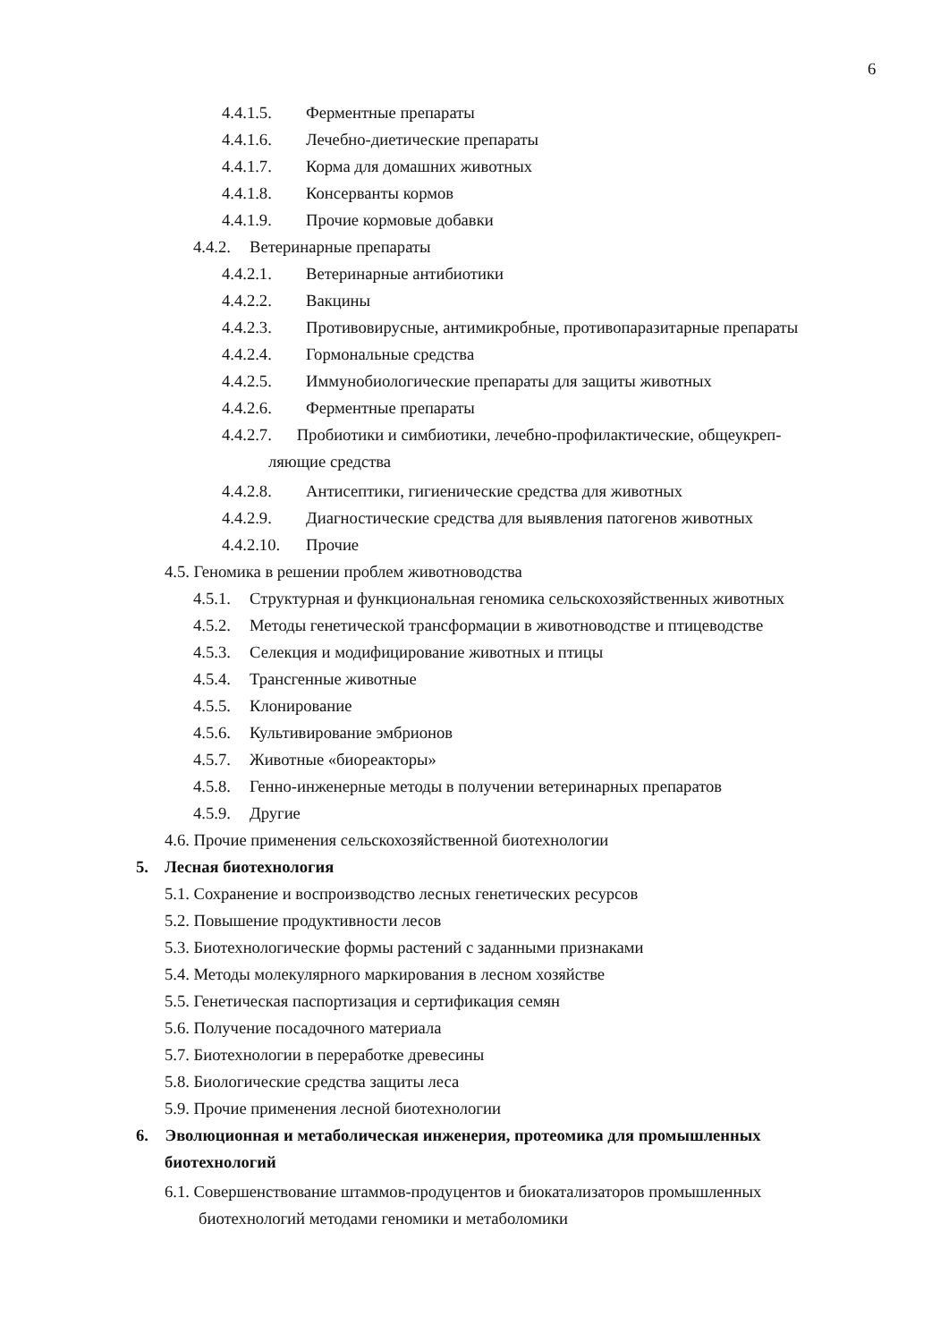6
4.4.1.5. Ферментные препараты
4.4.1.6. Лечебно-диетические препараты
4.4.1.7. Корма для домашних животных
4.4.1.8. Консерванты кормов
4.4.1.9. Прочие кормовые добавки
4.4.2. Ветеринарные препараты
4.4.2.1. Ветеринарные антибиотики
4.4.2.2. Вакцины
4.4.2.3. Противовирусные, антимикробные, противопаразитарные препараты
4.4.2.4. Гормональные средства
4.4.2.5. Иммунобиологические препараты для защиты животных
4.4.2.6. Ферментные препараты
4.4.2.7. Пробиотики и симбиотики, лечебно-профилактические, общеукреп-
ляющие средства
4.4.2.8. Антисептики, гигиенические средства для животных
4.4.2.9. Диагностические средства для выявления патогенов животных
4.4.2.10. Прочие
4.5. Геномика в решении проблем животноводства
4.5.1. Структурная и функциональная геномика сельскохозяйственных животных
4.5.2. Методы генетической трансформации в животноводстве и птицеводстве
4.5.3. Селекция и модифицирование животных и птицы
4.5.4. Трансгенные животные
4.5.5. Клонирование
4.5.6. Культивирование эмбрионов
4.5.7. Животные «биореакторы»
4.5.8. Генно-инженерные методы в получении ветеринарных препаратов
4.5.9. Другие
4.6. Прочие применения сельскохозяйственной биотехнологии
5. Лесная биотехнология
5.1. Сохранение и воспроизводство лесных генетических ресурсов
5.2. Повышение продуктивности лесов
5.3. Биотехнологические формы растений с заданными признаками
5.4. Методы молекулярного маркирования в лесном хозяйстве
5.5. Генетическая паспортизация и сертификация семян
5.6. Получение посадочного материала
5.7. Биотехнологии в переработке древесины
5.8. Биологические средства защиты леса
5.9. Прочие применения лесной биотехнологии
6. Эволюционная и метаболическая инженерия, протеомика для промышленных
биотехнологий
6.1. Совершенствование штаммов-продуцентов и биокатализаторов промышленных
биотехнологий методами геномики и метаболомики